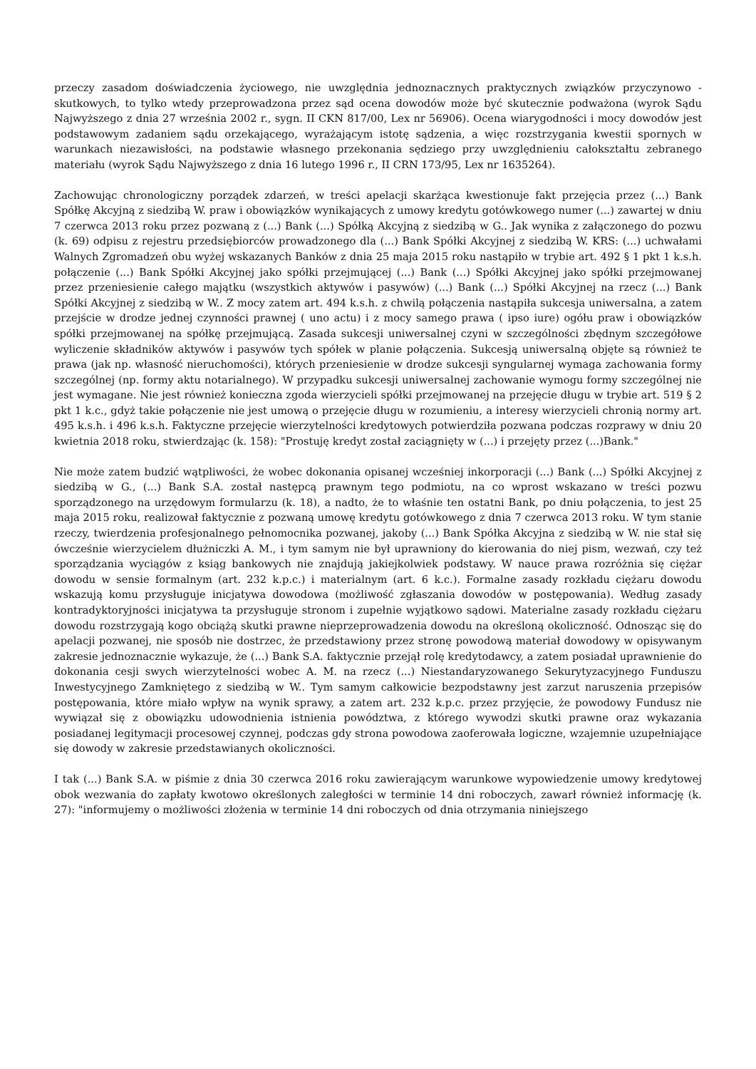przeczy zasadom doświadczenia życiowego, nie uwzględnia jednoznacznych praktycznych związków przyczynowo - skutkowych, to tylko wtedy przeprowadzona przez sąd ocena dowodów może być skutecznie podważona (wyrok Sądu Najwyższego z dnia 27 września 2002 r., sygn. II CKN 817/00, Lex nr 56906). Ocena wiarygodności i mocy dowodów jest podstawowym zadaniem sądu orzekającego, wyrażającym istotę sądzenia, a więc rozstrzygania kwestii spornych w warunkach niezawisłości, na podstawie własnego przekonania sędziego przy uwzględnieniu całokształtu zebranego materiału (wyrok Sądu Najwyższego z dnia 16 lutego 1996 r., II CRN 173/95, Lex nr 1635264).
Zachowując chronologiczny porządek zdarzeń, w treści apelacji skarżąca kwestionuje fakt przejęcia przez (...) Bank Spółkę Akcyjną z siedzibą W. praw i obowiązków wynikających z umowy kredytu gotówkowego numer (...) zawartej w dniu 7 czerwca 2013 roku przez pozwaną z (...) Bank (...) Spółką Akcyjną z siedzibą w G.. Jak wynika z załączonego do pozwu (k. 69) odpisu z rejestru przedsiębiorców prowadzonego dla (...) Bank Spółki Akcyjnej z siedzibą W. KRS: (...) uchwałami Walnych Zgromadzeń obu wyżej wskazanych Banków z dnia 25 maja 2015 roku nastąpiło w trybie art. 492 § 1 pkt 1 k.s.h. połączenie (...) Bank Spółki Akcyjnej jako spółki przejmującej (...) Bank (...) Spółki Akcyjnej jako spółki przejmowanej przez przeniesienie całego majątku (wszystkich aktywów i pasywów) (...) Bank (...) Spółki Akcyjnej na rzecz (...) Bank Spółki Akcyjnej z siedzibą w W.. Z mocy zatem art. 494 k.s.h. z chwilą połączenia nastąpiła sukcesja uniwersalna, a zatem przejście w drodze jednej czynności prawnej ( uno actu) i z mocy samego prawa ( ipso iure) ogółu praw i obowiązków spółki przejmowanej na spółkę przejmującą. Zasada sukcesji uniwersalnej czyni w szczególności zbędnym szczegółowe wyliczenie składników aktywów i pasywów tych spółek w planie połączenia. Sukcesją uniwersalną objęte są również te prawa (jak np. własność nieruchomości), których przeniesienie w drodze sukcesji syngularnej wymaga zachowania formy szczególnej (np. formy aktu notarialnego). W przypadku sukcesji uniwersalnej zachowanie wymogu formy szczególnej nie jest wymagane. Nie jest również konieczna zgoda wierzycieli spółki przejmowanej na przejęcie długu w trybie art. 519 § 2 pkt 1 k.c., gdyż takie połączenie nie jest umową o przejęcie długu w rozumieniu, a interesy wierzycieli chronią normy art. 495 k.s.h. i 496 k.s.h. Faktyczne przejęcie wierzytelności kredytowych potwierdziła pozwana podczas rozprawy w dniu 20 kwietnia 2018 roku, stwierdzając (k. 158): "Prostuję kredyt został zaciągnięty w (...) i przejęty przez (...)Bank."
Nie może zatem budzić wątpliwości, że wobec dokonania opisanej wcześniej inkorporacji (...) Bank (...) Spółki Akcyjnej z siedzibą w G., (...) Bank S.A. został następcą prawnym tego podmiotu, na co wprost wskazano w treści pozwu sporządzonego na urzędowym formularzu (k. 18), a nadto, że to właśnie ten ostatni Bank, po dniu połączenia, to jest 25 maja 2015 roku, realizował faktycznie z pozwaną umowę kredytu gotówkowego z dnia 7 czerwca 2013 roku. W tym stanie rzeczy, twierdzenia profesjonalnego pełnomocnika pozwanej, jakoby (...) Bank Spółka Akcyjna z siedzibą w W. nie stał się ówcześnie wierzycielem dłużniczki A. M., i tym samym nie był uprawniony do kierowania do niej pism, wezwań, czy też sporządzania wyciągów z ksiąg bankowych nie znajdują jakiejkolwiek podstawy. W nauce prawa rozróżnia się ciężar dowodu w sensie formalnym (art. 232 k.p.c.) i materialnym (art. 6 k.c.). Formalne zasady rozkładu ciężaru dowodu wskazują komu przysługuje inicjatywa dowodowa (możliwość zgłaszania dowodów w postępowania). Według zasady kontradyktoryjności inicjatywa ta przysługuje stronom i zupełnie wyjątkowo sądowi. Materialne zasady rozkładu ciężaru dowodu rozstrzygają kogo obciążą skutki prawne nieprzeprowadzenia dowodu na określoną okoliczność. Odnosząc się do apelacji pozwanej, nie sposób nie dostrzec, że przedstawiony przez stronę powodową materiał dowodowy w opisywanym zakresie jednoznacznie wykazuje, że (...) Bank S.A. faktycznie przejął rolę kredytodawcy, a zatem posiadał uprawnienie do dokonania cesji swych wierzytelności wobec A. M. na rzecz (...) Niestandaryzowanego Sekurytyzacyjnego Funduszu Inwestycyjnego Zamkniętego z siedzibą w W.. Tym samym całkowicie bezpodstawny jest zarzut naruszenia przepisów postępowania, które miało wpływ na wynik sprawy, a zatem art. 232 k.p.c. przez przyjęcie, że powodowy Fundusz nie wywiązał się z obowiązku udowodnienia istnienia powództwa, z którego wywodzi skutki prawne oraz wykazania posiadanej legitymacji procesowej czynnej, podczas gdy strona powodowa zaoferowała logiczne, wzajemnie uzupełniające się dowody w zakresie przedstawianych okoliczności.
I tak (...) Bank S.A. w piśmie z dnia 30 czerwca 2016 roku zawierającym warunkowe wypowiedzenie umowy kredytowej obok wezwania do zapłaty kwotowo określonych zaległości w terminie 14 dni roboczych, zawarł również informację (k. 27): "informujemy o możliwości złożenia w terminie 14 dni roboczych od dnia otrzymania niniejszego